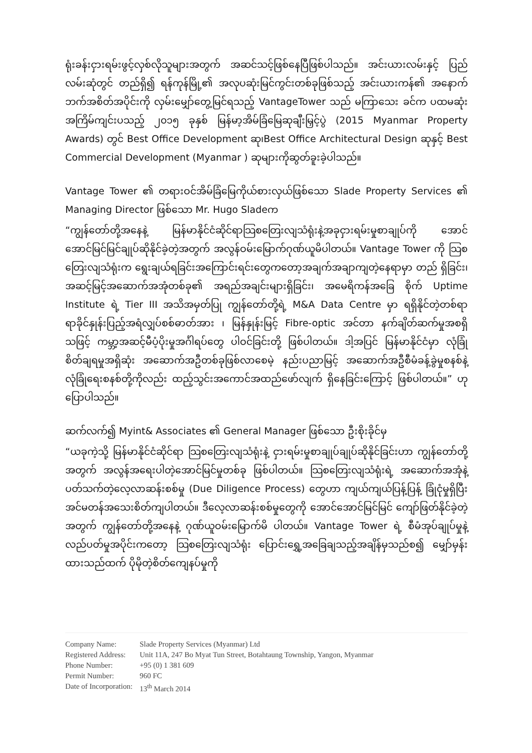ရုံးခန်းငှားရမ်းဖွင့်လှစ်လိုသူများအတွက် အဆင်သင့်ဖြစ်နေပြီဖြစ်ပါသည်။ အင်းယားလမ်းနှင့် ပြည်လမ်းဆုံတွင် တည်ရှိ၍ ရန်ကုန်မြို့၏ အလုပဆုံးမြင်ကွင်းတစ်ခုဖြစ်သည့် အင်းယားကန်၏ အနောက်ဘက်အစိတ်အပိုင်းကို လှမ်းမျှော်တွေ့မြင်ရသည့် VantageTower သည် မကြာသေး ခင်က ပထမဆုံးအကြိမ်ကျင်းပသည့် ၂၀၁၅ ခုနှစ် မြန်မာ့အိမ်ခြံမြေဆုချီးမြှင့်ပွဲ (2015 Myanmar Property Awards) တွင် Best Office Development ဆု၊Best Office Architectural Design ဆုနှင့် Best Commercial Development (Myanmar ) ဆုများကိုဆွတ်ခူးခဲ့ပါသည်။
Vantage Tower ၏ တရားဝင်အိမ်ခြံမြေကိုယ်စားလှယ်ဖြစ်သော Slade Property Services ၏ Managing Director ဖြစ်သော Mr. Hugo Sladeက
“ကျွန်တော်တို့အနေနဲ့ မြန်မာနိုင်ငံဆိုင်ရာသြစတြေးလျသံရုံးနဲ့အခုငှားရမ်းမှုစာချုပ်ကို အောင် အောင်မြင်မြင်ချုပ်ဆိုနိုင်ခဲ့တဲ့အတွက် အလွန်ဝမ်းမြောက်ဂုဏ်ယူမိပါတယ်။ Vantage Tower ကို သြစတြေးလျသံရုံးက ရွေးချယ်ရခြင်းအကြောင်းရင်းတွေကတော့အချက်အချာကျတဲ့နေရာမှာ တည် ရှိခြင်း၊ အဆင့်မြင့်အဆောက်အအုံတစ်ခု၏ အရည်အချင်းများရှိခြင်း၊ အမေရိကန်အခြေ စိုက် Uptime Institute ရဲ့ Tier III အသိအမှတ်ပြု ကျွန်တော်တို့ရဲ့ M&A Data Centre မှာ ရရှိနိုင်တဲ့တစ်ရာရာခိုင်နှုန်းပြည့်အရံလျှပ်စစ်ဓာတ်အား ၊ မြန်နှုန်းမြင့် Fibre-optic အင်တာ နက်ချိတ်ဆက်မှုအစရှိသဖြင့် ကမ္ဘာ့အဆင့်မီပံ့ပိုးမှုအင်္ဂါရပ်တွေ ပါဝင်ခြင်းတို့ ဖြစ်ပါတယ်။ ဒါ့အပြင် မြန်မာနိုင်ငံမှာ လုံခြုံစိတ်ချရမှုအရှိဆုံး အဆောက်အဦတစ်ခုဖြစ်လာစေမဲ့ နည်းပညာမြင့် အဆောက်အဦစီမံခန့်ခွဲမှုစနစ်နဲ့ လုံခြုံရေးစနစ်တို့ကိုလည်း ထည့်သွင်းအကောင်အထည်ဖော်လျက် ရှိနေခြင်းကြောင့် ဖြစ်ပါတယ်။” ဟု ပြောပါသည်။
ဆက်လက်၍ Myint& Associates ၏ General Manager ဖြစ်သော ဦးစိုးခိုင်မှ
“ယခုကဲ့သို့ မြန်မာနိုင်ငံဆိုင်ရာ သြစတြေးလျသံရုံးနဲ့ ငှားရမ်းမှုစာချုပ်ချုပ်ဆိုနိုင်ခြင်းဟာ ကျွန်တော်တို့အတွက် အလွန်အရေးပါတဲ့အောင်မြင်မှုတစ်ခု ဖြစ်ပါတယ်။ သြစတြေးလျသံရုံးရဲ့ အဆောက်အအုံနဲ့ ပတ်သက်တဲ့လေ့လာဆန်းစစ်မှု (Due Diligence Process) တွေဟာ ကျယ်ကျယ်ပြန့်ပြန့် ခြုံငုံမှုရှိပြီး အင်မတန်အသေးစိတ်ကျပါတယ်။ ဒီလေ့လာဆန်းစစ်မှုတွေကို အောင်အောင်မြင်မြင် ကျော်ဖြတ်နိုင်ခဲ့တဲ့အတွက် ကျွန်တော်တို့အနေနဲ့ ဂုဏ်ယူဝမ်းမြောက်မိ ပါတယ်။ Vantage Tower ရဲ့ စီမံအုပ်ချုပ်မှုနဲ့လည်ပတ်မှုအပိုင်းကတော့ သြစတြေးလျသံရုံး ပြောင်းရွှေ့အခြေချသည့်အချိန်မှသည်စ၍ မျှော်မှန်းထားသည်ထက် ပိုမိုတဲ့စိတ်ကျေနပ်မှုကို
| Company Name: | Slade Property Services (Myanmar) Ltd |
| Registered Address: | Unit 11A, 247 Bo Myat Tun Street, Botahtaung Township, Yangon, Myanmar |
| Phone Number: | +95 (0) 1 381 609 |
| Permit Number: | 960 FC |
| Date of Incorporation: | 13<sup>th</sup> March 2014 |